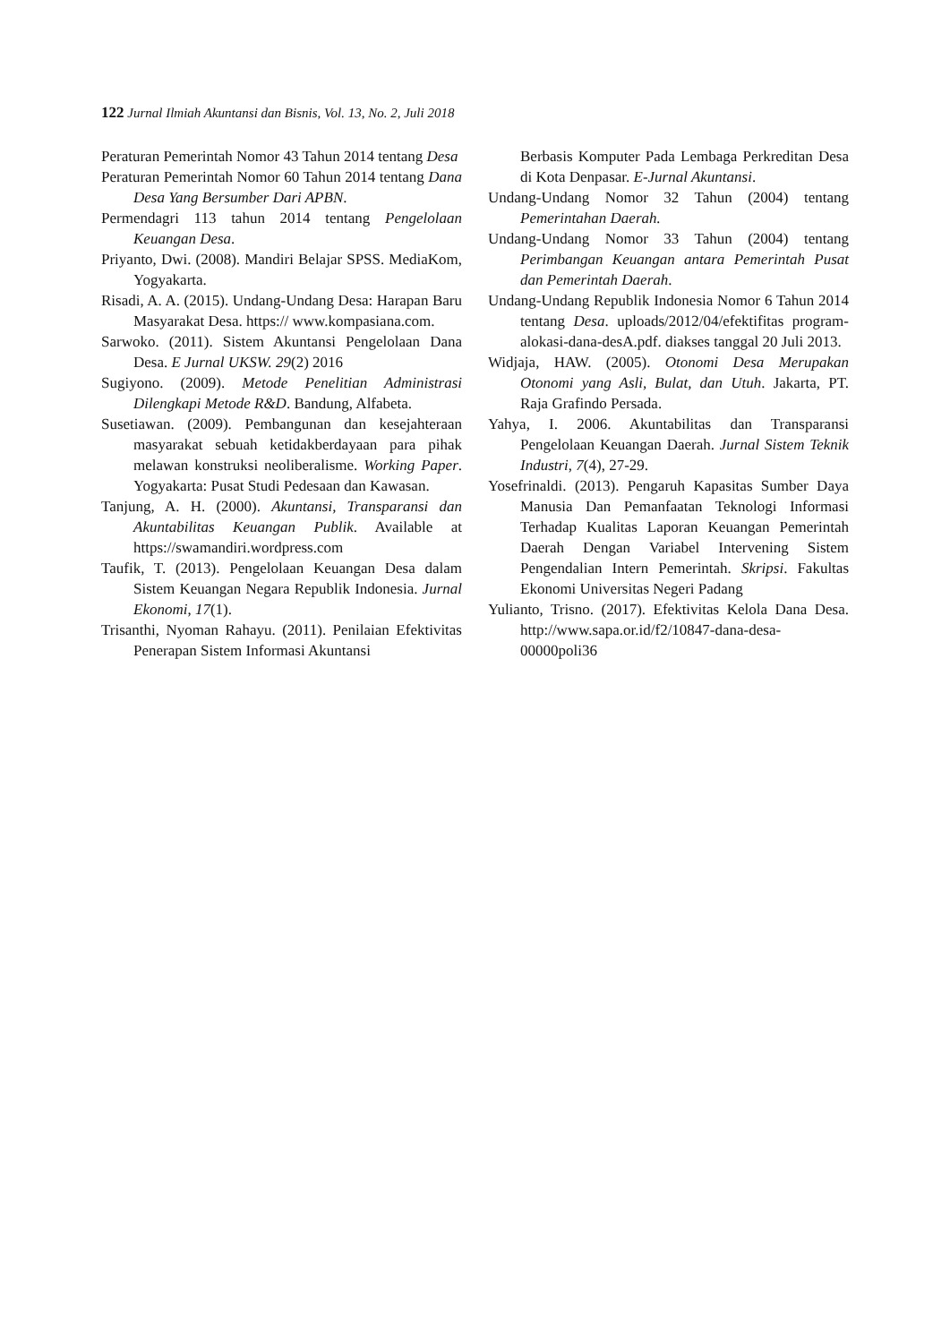122 Jurnal Ilmiah Akuntansi dan Bisnis, Vol. 13, No. 2, Juli 2018
Peraturan Pemerintah Nomor 43 Tahun 2014 tentang Desa
Peraturan Pemerintah Nomor 60 Tahun 2014 tentang Dana Desa Yang Bersumber Dari APBN.
Permendagri 113 tahun 2014 tentang Pengelolaan Keuangan Desa.
Priyanto, Dwi. (2008). Mandiri Belajar SPSS. MediaKom, Yogyakarta.
Risadi, A. A. (2015). Undang-Undang Desa: Harapan Baru Masyarakat Desa. https:// www.kompasiana.com.
Sarwoko. (2011). Sistem Akuntansi Pengelolaan Dana Desa. E Jurnal UKSW. 29(2) 2016
Sugiyono. (2009). Metode Penelitian Administrasi Dilengkapi Metode R&D. Bandung, Alfabeta.
Susetiawan. (2009). Pembangunan dan kesejahteraan masyarakat sebuah ketidakberdayaan para pihak melawan konstruksi neoliberalisme. Working Paper. Yogyakarta: Pusat Studi Pedesaan dan Kawasan.
Tanjung, A. H. (2000). Akuntansi, Transparansi dan Akuntabilitas Keuangan Publik. Available at https://swamandiri.wordpress.com
Taufik, T. (2013). Pengelolaan Keuangan Desa dalam Sistem Keuangan Negara Republik Indonesia. Jurnal Ekonomi, 17(1).
Trisanthi, Nyoman Rahayu. (2011). Penilaian Efektivitas Penerapan Sistem Informasi Akuntansi
Berbasis Komputer Pada Lembaga Perkreditan Desa di Kota Denpasar. E-Jurnal Akuntansi.
Undang-Undang Nomor 32 Tahun (2004) tentang Pemerintahan Daerah.
Undang-Undang Nomor 33 Tahun (2004) tentang Perimbangan Keuangan antara Pemerintah Pusat dan Pemerintah Daerah.
Undang-Undang Republik Indonesia Nomor 6 Tahun 2014 tentang Desa. uploads/2012/04/efektifitas program-alokasi-dana-desA.pdf. diakses tanggal 20 Juli 2013.
Widjaja, HAW. (2005). Otonomi Desa Merupakan Otonomi yang Asli, Bulat, dan Utuh. Jakarta, PT. Raja Grafindo Persada.
Yahya, I. 2006. Akuntabilitas dan Transparansi Pengelolaan Keuangan Daerah. Jurnal Sistem Teknik Industri, 7(4), 27-29.
Yosefrinaldi. (2013). Pengaruh Kapasitas Sumber Daya Manusia Dan Pemanfaatan Teknologi Informasi Terhadap Kualitas Laporan Keuangan Pemerintah Daerah Dengan Variabel Intervening Sistem Pengendalian Intern Pemerintah. Skripsi. Fakultas Ekonomi Universitas Negeri Padang
Yulianto, Trisno. (2017). Efektivitas Kelola Dana Desa. http://www.sapa.or.id/f2/10847-dana-desa-00000poli36